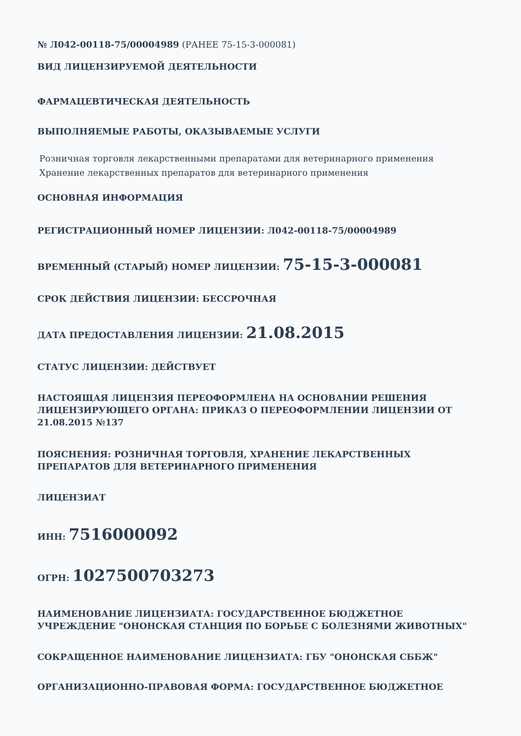№ Л042-00118-75/00004989 (РАНЕЕ 75-15-3-000081)
ВИД ЛИЦЕНЗИРУЕМОЙ ДЕЯТЕЛЬНОСТИ
ФАРМАЦЕВТИЧЕСКАЯ ДЕЯТЕЛЬНОСТЬ
ВЫПОЛНЯЕМЫЕ РАБОТЫ, ОКАЗЫВАЕМЫЕ УСЛУГИ
Розничная торговля лекарственными препаратами для ветеринарного применения
Хранение лекарственных препаратов для ветеринарного применения
ОСНОВНАЯ ИНФОРМАЦИЯ
РЕГИСТРАЦИОННЫЙ НОМЕР ЛИЦЕНЗИИ: Л042-00118-75/00004989
ВРЕМЕННЫЙ (СТАРЫЙ) НОМЕР ЛИЦЕНЗИИ: 75-15-3-000081
СРОК ДЕЙСТВИЯ ЛИЦЕНЗИИ: БЕССРОЧНАЯ
ДАТА ПРЕДОСТАВЛЕНИЯ ЛИЦЕНЗИИ: 21.08.2015
СТАТУС ЛИЦЕНЗИИ: ДЕЙСТВУЕТ
НАСТОЯЩАЯ ЛИЦЕНЗИЯ ПЕРЕОФОРМЛЕНА НА ОСНОВАНИИ РЕШЕНИЯ ЛИЦЕНЗИРУЮЩЕГО ОРГАНА: ПРИКАЗ О ПЕРЕОФОРМЛЕНИИ ЛИЦЕНЗИИ ОТ 21.08.2015 №137
ПОЯСНЕНИЯ: РОЗНИЧНАЯ ТОРГОВЛЯ, ХРАНЕНИЕ ЛЕКАРСТВЕННЫХ ПРЕПАРАТОВ ДЛЯ ВЕТЕРИНАРНОГО ПРИМЕНЕНИЯ
ЛИЦЕНЗИАТ
ИНН: 7516000092
ОГРН: 1027500703273
НАИМЕНОВАНИЕ ЛИЦЕНЗИАТА: ГОСУДАРСТВЕННОЕ БЮДЖЕТНОЕ УЧРЕЖДЕНИЕ "ОНОНСКАЯ СТАНЦИЯ ПО БОРЬБЕ С БОЛЕЗНЯМИ ЖИВОТНЫХ"
СОКРАЩЕННОЕ НАИМЕНОВАНИЕ ЛИЦЕНЗИАТА: ГБУ "ОНОНСКАЯ СББЖ"
ОРГАНИЗАЦИОННО-ПРАВОВАЯ ФОРМА: ГОСУДАРСТВЕННОЕ БЮДЖЕТНОЕ